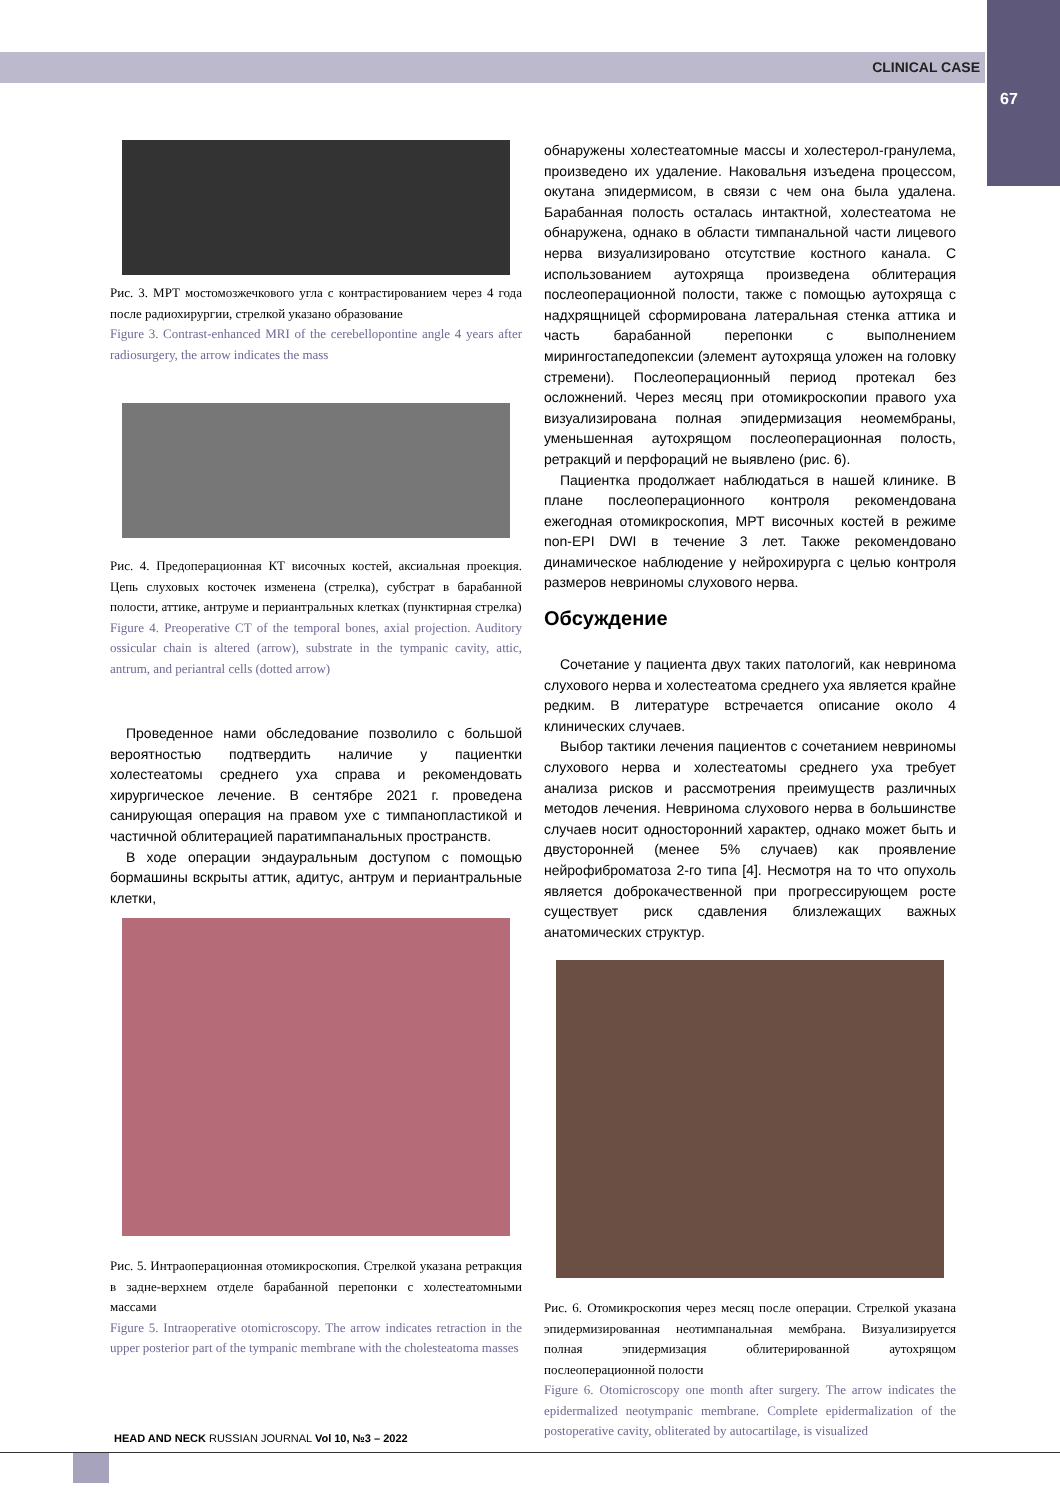CLINICAL CASE
67
Рис. 3. МРТ мостомозжечкового угла с контрастированием через 4 года после радиохирургии, стрелкой указано образование
Figure 3. Contrast-enhanced MRI of the cerebellopontine angle 4 years after radiosurgery, the arrow indicates the mass
Рис. 4. Предоперационная КТ височных костей, аксиальная проекция. Цепь слуховых косточек изменена (стрелка), субстрат в барабанной полости, аттике, антруме и периантральных клетках (пунктирная стрелка)
Figure 4. Preoperative CT of the temporal bones, axial projection. Auditory ossicular chain is altered (arrow), substrate in the tympanic cavity, attic, antrum, and periantral cells (dotted arrow)
Проведенное нами обследование позволило с большой вероятностью подтвердить наличие у пациентки холестеатомы среднего уха справа и рекомендовать хирургическое лечение. В сентябре 2021 г. проведена санирующая операция на правом ухе с тимпанопластикой и частичной облитерацией паратимпанальных пространств.
В ходе операции эндауральным доступом с помощью бормашины вскрыты аттик, адитус, антрум и периантральные клетки,
Рис. 5. Интраоперационная отомикроскопия. Стрелкой указана ретракция в задне-верхнем отделе барабанной перепонки с холестеатомными массами
Figure 5. Intraoperative otomicroscopy. The arrow indicates retraction in the upper posterior part of the tympanic membrane with the cholesteatoma masses
обнаружены холестеатомные массы и холестерол-гранулема, произведено их удаление. Наковальня изъедена процессом, окутана эпидермисом, в связи с чем она была удалена. Барабанная полость осталась интактной, холестеатома не обнаружена, однако в области тимпанальной части лицевого нерва визуализировано отсутствие костного канала. С использованием аутохряща произведена облитерация послеоперационной полости, также с помощью аутохряща с надхрящницей сформирована латеральная стенка аттика и часть барабанной перепонки с выполнением мирингостапедопексии (элемент аутохряща уложен на головку стремени). Послеоперационный период протекал без осложнений. Через месяц при отомикроскопии правого уха визуализирована полная эпидермизация неомембраны, уменьшенная аутохрящом послеоперационная полость, ретракций и перфораций не выявлено (рис. 6).
Пациентка продолжает наблюдаться в нашей клинике. В плане послеоперационного контроля рекомендована ежегодная отомикроскопия, МРТ височных костей в режиме non-EPI DWI в течение 3 лет. Также рекомендовано динамическое наблюдение у нейрохирурга с целью контроля размеров невриномы слухового нерва.
Обсуждение
Сочетание у пациента двух таких патологий, как невринома слухового нерва и холестеатома среднего уха является крайне редким. В литературе встречается описание около 4 клинических случаев.
Выбор тактики лечения пациентов с сочетанием невриномы слухового нерва и холестеатомы среднего уха требует анализа рисков и рассмотрения преимуществ различных методов лечения. Невринома слухового нерва в большинстве случаев носит односторонний характер, однако может быть и двусторонней (менее 5% случаев) как проявление нейрофиброматоза 2-го типа [4]. Несмотря на то что опухоль является доброкачественной при прогрессирующем росте существует риск сдавления близлежащих важных анатомических структур.
Рис. 6. Отомикроскопия через месяц после операции. Стрелкой указана эпидермизированная неотимпанальная мембрана. Визуализируется полная эпидермизация облитерированной аутохрящом послеоперационной полости
Figure 6. Otomicroscopy one month after surgery. The arrow indicates the epidermalized neotympanic membrane. Complete epidermalization of the postoperative cavity, obliterated by autocartilage, is visualized
HEAD AND NECK RUSSIAN JOURNAL Vol 10, №3 – 2022